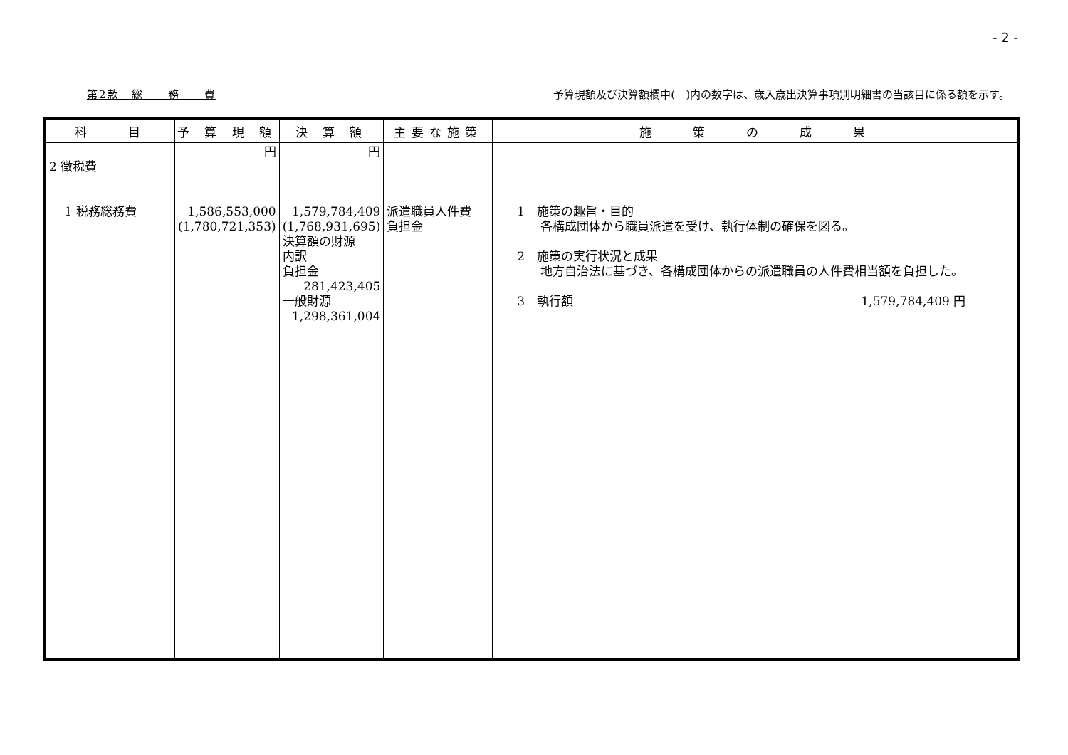- 2 -
第2款　総　　務　　費 予算現額及び決算額欄中(　)内の数字は、歳入歳出決算事項別明細書の当該目に係る額を示す。
| 科 目 | 予 算 現 額 | 決 算 額 | 主要な施策 | 施 策 の 成 果 |
| --- | --- | --- | --- | --- |
| 2 徴税費 1 税務総務費 | 円 1,586,553,000 (1,780,721,353) | 円 1,579,784,409 (1,768,931,695) 決算額の財源 内訳 負担金 281,423,405 一般財源 1,298,361,004 | 派遣職員人件費 負担金 | 1 施策の趣旨・目的 各構成団体から職員派遣を受け、執行体制の確保を図る。 2 施策の実行状況と成果 地方自治法に基づき、各構成団体からの派遣職員の人件費相当額を負担した。 3 執行額 1,579,784,409 円 |